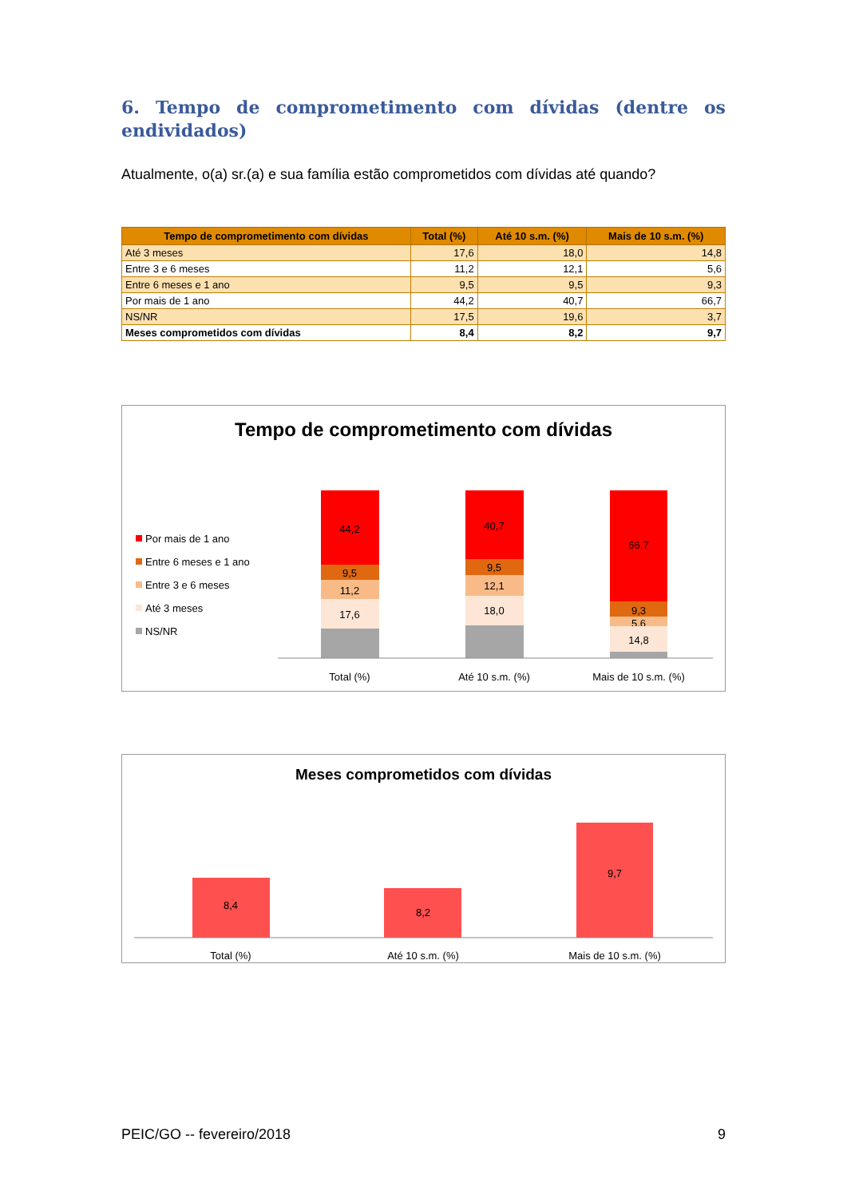6. Tempo de comprometimento com dívidas (dentre os endividados)
Atualmente, o(a) sr.(a) e sua família estão comprometidos com dívidas até quando?
| Tempo de comprometimento com dívidas | Total (%) | Até 10 s.m. (%) | Mais de 10 s.m. (%) |
| --- | --- | --- | --- |
| Até 3 meses | 17,6 | 18,0 | 14,8 |
| Entre 3 e 6 meses | 11,2 | 12,1 | 5,6 |
| Entre 6 meses e 1 ano | 9,5 | 9,5 | 9,3 |
| Por mais de 1 ano | 44,2 | 40,7 | 66,7 |
| NS/NR | 17,5 | 19,6 | 3,7 |
| Meses comprometidos com dívidas | 8,4 | 8,2 | 9,7 |
Tempo de comprometimento com dívidas
Por mais de 1 ano
Entre 6 meses e 1 ano
Entre 3 e 6 meses
Até 3 meses
NS/NR
44,2
9,5
11,2
17,6
40,7
9,5
12,1
18,0
66,7
9,3
5,6
14,8
Total (%)
Até 10 s.m. (%)
Mais de 10 s.m. (%)
Meses comprometidos com dívidas
8,4
8,2
9,7
Total (%)
Até 10 s.m. (%)
Mais de 10 s.m. (%)
PEIC/GO -- fevereiro/2018 9